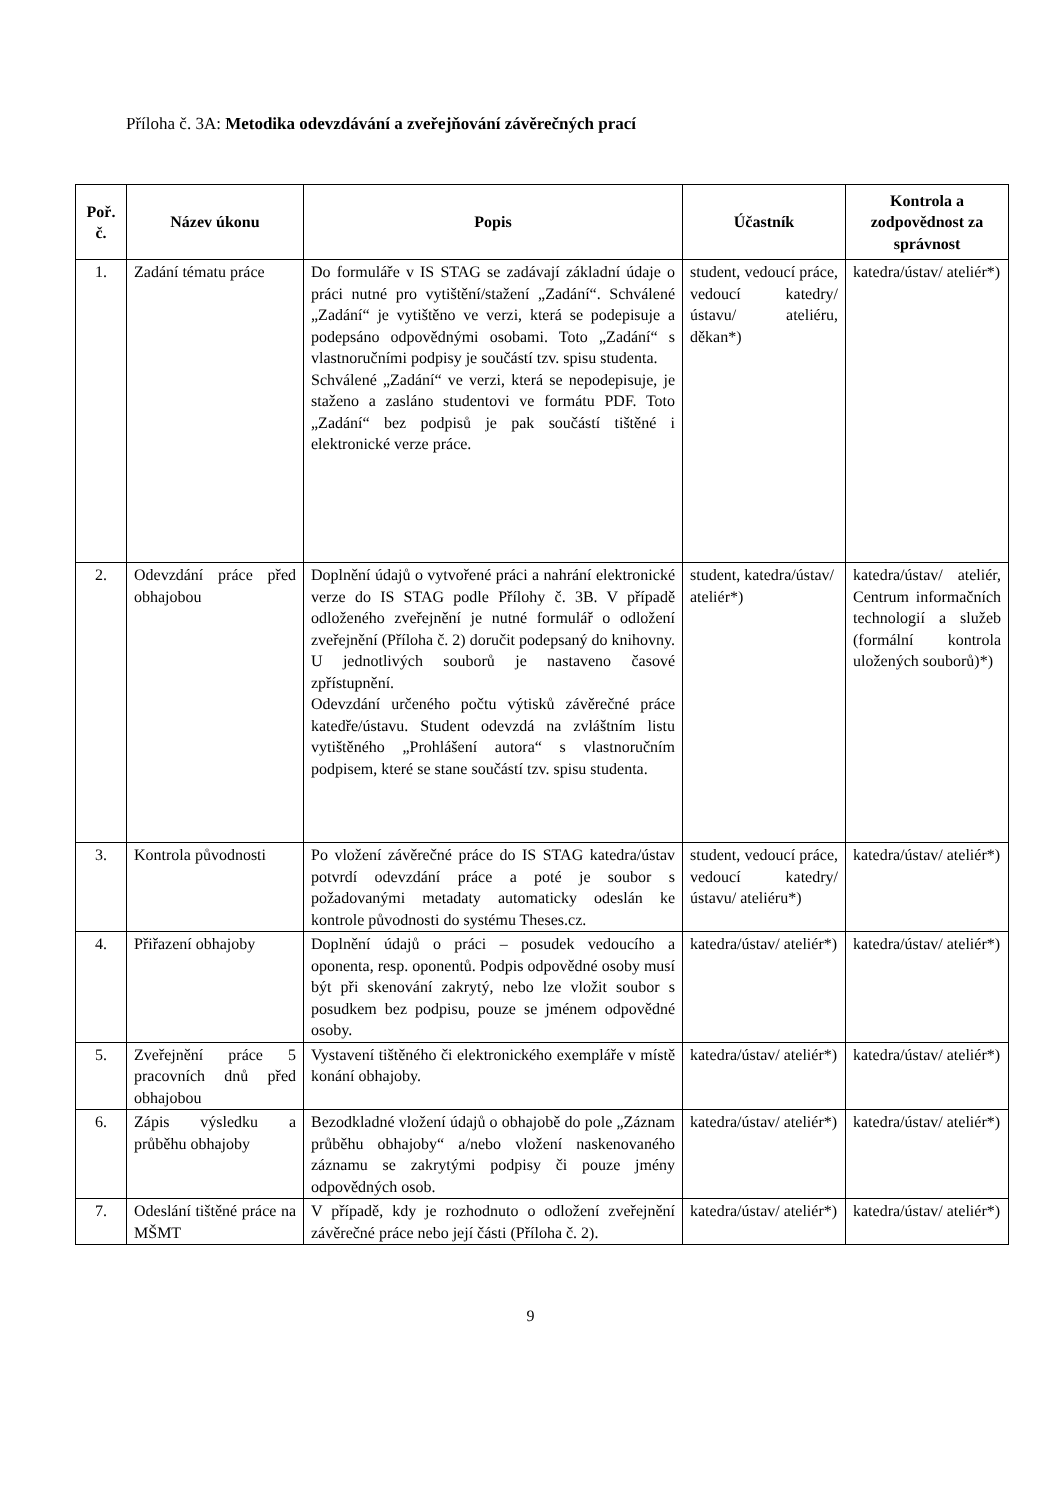Příloha č. 3A: Metodika odevzdávání a zveřejňování závěrečných prací
| Poř. č. | Název úkonu | Popis | Účastník | Kontrola a zodpovědnost za správnost |
| --- | --- | --- | --- | --- |
| 1. | Zadání tématu práce | Do formuláře v IS STAG se zadávají základní údaje o práci nutné pro vytištění/stažení „Zadání“. Schválené „Zadání“ je vytištěno ve verzi, která se podepisuje a podepsáno odpovědnými osobami. Toto „Zadání“ s vlastnoručními podpisy je součástí tzv. spisu studenta. Schválené „Zadání“ ve verzi, která se nepodepisuje, je staženo a zasláno studentovi ve formátu PDF. Toto „Zadání“ bez podpisů je pak součástí tištěné i elektronické verze práce. | student, vedoucí práce, vedoucí katedry/ústavu/ ateliéru, děkan*) | katedra/ústav/ ateliér*) |
| 2. | Odevzdání práce před obhajobou | Doplnění údajů o vytvořené práci a nahrání elektronické verze do IS STAG podle Přílohy č. 3B. V případě odloženého zveřejnění je nutné formulář o odložení zveřejnění (Příloha č. 2) doručit podepsaný do knihovny. U jednotlivých souborů je nastaveno časové zpřístupnění. Odevzdání určeného počtu výtisků závěrečné práce katedře/ústavu. Student odevzdá na zvláštním listu vytištěného „Prohlášení autora“ s vlastnoručním podpisem, které se stane součástí tzv. spisu studenta. | student, katedra/ústav/ ateliér*) | katedra/ústav/ ateliér, Centrum informačních technologií a služeb (formální kontrola uložených souborů)*) |
| 3. | Kontrola původnosti | Po vložení závěrečné práce do IS STAG katedra/ústav potvrdí odevzdání práce a poté je soubor s požadovanými metadaty automaticky odeslán ke kontrole původnosti do systému Theses.cz. | student, vedoucí práce, vedoucí katedry/ústavu/ ateliéru*) | katedra/ústav/ ateliér*) |
| 4. | Přiřazení obhajoby | Doplnění údajů o práci – posudek vedoucího a oponenta, resp. oponentů. Podpis odpovědné osoby musí být při skenování zakrytý, nebo lze vložit soubor s posudkem bez podpisu, pouze se jménem odpovědné osoby. | katedra/ústav/ ateliér*) | katedra/ústav/ ateliér*) |
| 5. | Zveřejnění práce 5 pracovních dnů před obhajobou | Vystavení tištěného či elektronického exempláře v místě konání obhajoby. | katedra/ústav/ ateliér*) | katedra/ústav/ ateliér*) |
| 6. | Zápis výsledku a průběhu obhajoby | Bezodkladné vložení údajů o obhajobě do pole „Záznam průběhu obhajoby“ a/nebo vložení naskenovaného záznamu se zakrytými podpisy či pouze jmény odpovědných osob. | katedra/ústav/ ateliér*) | katedra/ústav/ ateliér*) |
| 7. | Odeslání tištěné práce na MŠMT | V případě, kdy je rozhodnuto o odložení zveřejnění závěrečné práce nebo její části (Příloha č. 2). | katedra/ústav/ ateliér*) | katedra/ústav/ ateliér*) |
9